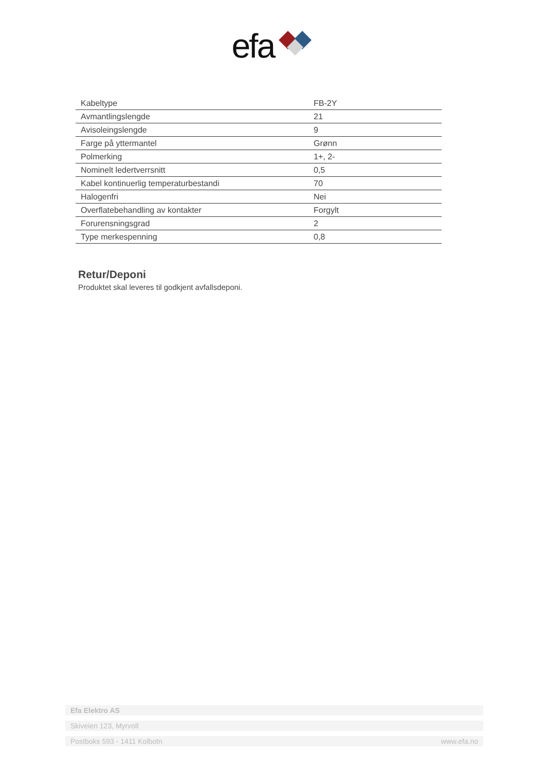efa
| Kabeltype | FB-2Y |
| Avmantlingslengde | 21 |
| Avisoleingslengde | 9 |
| Farge på yttermantel | Grønn |
| Polmerking | 1+, 2- |
| Nominelt ledertverrsnitt | 0,5 |
| Kabel kontinuerlig temperaturbestandi | 70 |
| Halogenfri | Nei |
| Overflatebehandling av kontakter | Forgylt |
| Forurensningsgrad | 2 |
| Type merkespenning | 0,8 |
Retur/Deponi
Produktet skal leveres til godkjent avfallsdeponi.
Efa Elektro AS
Skiveien 123, Myrvoll
Postboks 593 - 1411 Kolbotn www.efa.no